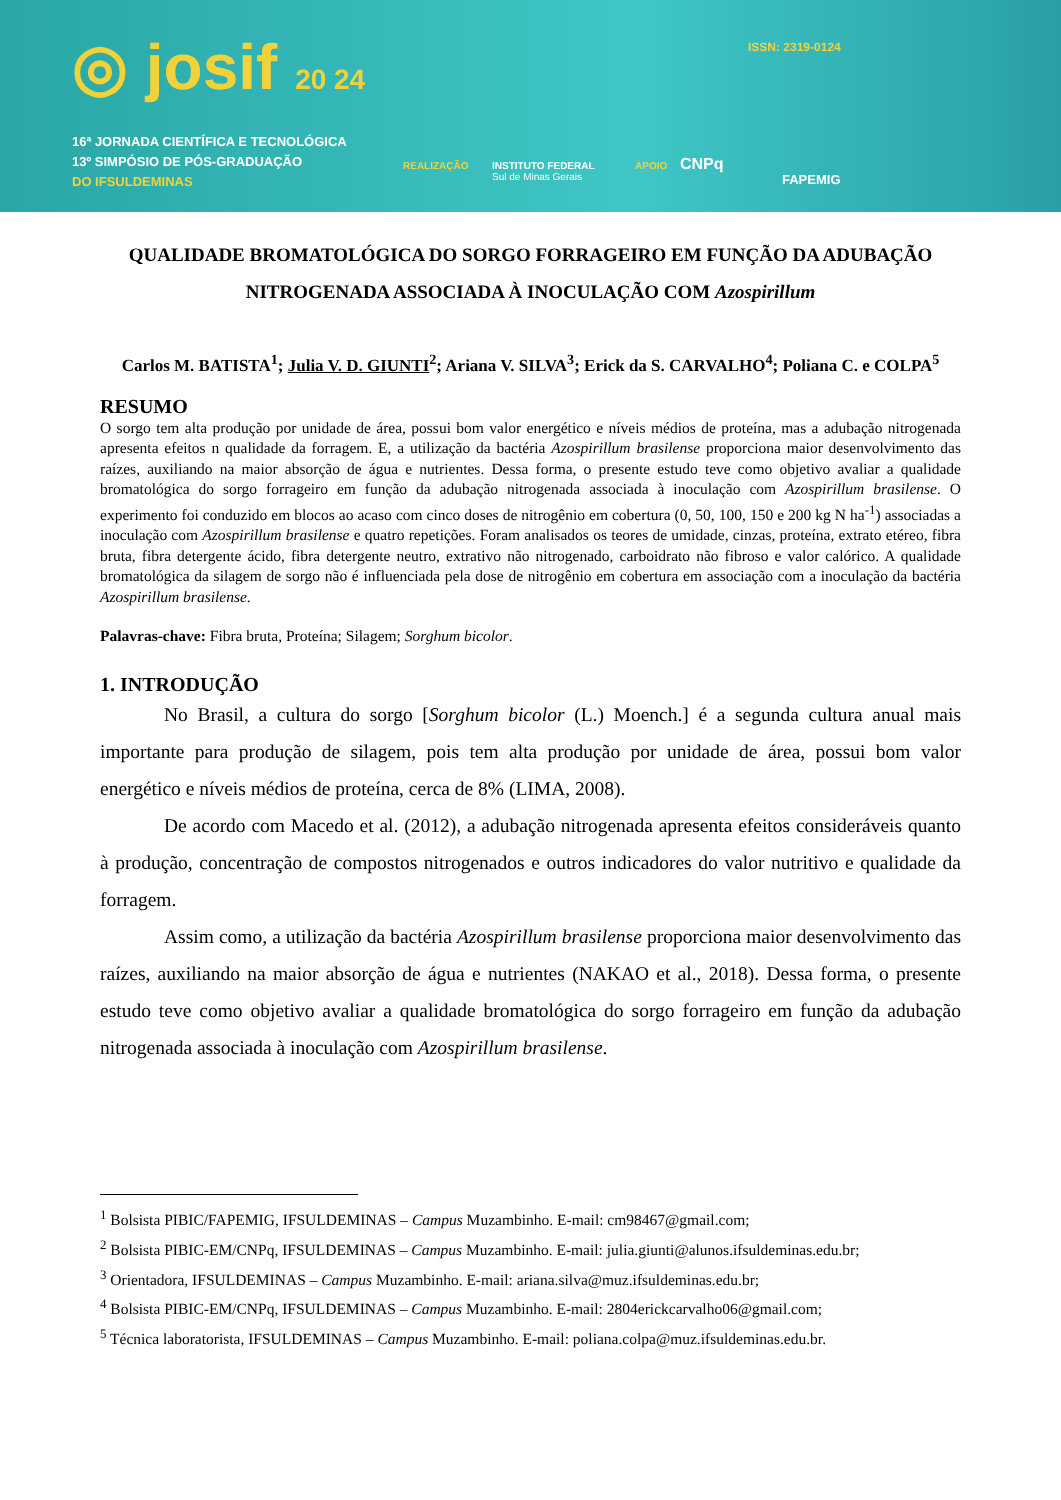◎ josif 20 24
16ª JORNADA CIENTÍFICA E TECNOLÓGICA
13º SIMPÓSIO DE PÓS-GRADUAÇÃO
DO IFSULDEMINAS
ISSN: 2319-0124
REALIZAÇÃO
INSTITUTO FEDERAL
Sul de Minas Gerais
APOIO CNPq
FAPEMIG
QUALIDADE BROMATOLÓGICA DO SORGO FORRAGEIRO EM FUNÇÃO DA ADUBAÇÃO NITROGENADA ASSOCIADA À INOCULAÇÃO COM Azospirillum
Carlos M. BATISTA<sup>1</sup>; Julia V. D. GIUNTI<sup>2</sup>; Ariana V. SILVA<sup>3</sup>; Erick da S. CARVALHO<sup>4</sup>; Poliana C. e COLPA<sup>5</sup>
RESUMO
O sorgo tem alta produção por unidade de área, possui bom valor energético e níveis médios de proteína, mas a adubação nitrogenada apresenta efeitos n qualidade da forragem. E, a utilização da bactéria Azospirillum brasilense proporciona maior desenvolvimento das raízes, auxiliando na maior absorção de água e nutrientes. Dessa forma, o presente estudo teve como objetivo avaliar a qualidade bromatológica do sorgo forrageiro em função da adubação nitrogenada associada à inoculação com Azospirillum brasilense. O experimento foi conduzido em blocos ao acaso com cinco doses de nitrogênio em cobertura (0, 50, 100, 150 e 200 kg N ha<sup>-1</sup>) associadas a inoculação com Azospirillum brasilense e quatro repetições. Foram analisados os teores de umidade, cinzas, proteína, extrato etéreo, fibra bruta, fibra detergente ácido, fibra detergente neutro, extrativo não nitrogenado, carboidrato não fibroso e valor calórico. A qualidade bromatológica da silagem de sorgo não é influenciada pela dose de nitrogênio em cobertura em associação com a inoculação da bactéria Azospirillum brasilense.
Palavras-chave: Fibra bruta, Proteína; Silagem; Sorghum bicolor.
1. INTRODUÇÃO
No Brasil, a cultura do sorgo [Sorghum bicolor (L.) Moench.] é a segunda cultura anual mais importante para produção de silagem, pois tem alta produção por unidade de área, possui bom valor energético e níveis médios de proteína, cerca de 8% (LIMA, 2008).
De acordo com Macedo et al. (2012), a adubação nitrogenada apresenta efeitos consideráveis quanto à produção, concentração de compostos nitrogenados e outros indicadores do valor nutritivo e qualidade da forragem.
Assim como, a utilização da bactéria Azospirillum brasilense proporciona maior desenvolvimento das raízes, auxiliando na maior absorção de água e nutrientes (NAKAO et al., 2018). Dessa forma, o presente estudo teve como objetivo avaliar a qualidade bromatológica do sorgo forrageiro em função da adubação nitrogenada associada à inoculação com Azospirillum brasilense.
<sup>1</sup> Bolsista PIBIC/FAPEMIG, IFSULDEMINAS – Campus Muzambinho. E-mail: cm98467@gmail.com;
<sup>2</sup> Bolsista PIBIC-EM/CNPq, IFSULDEMINAS – Campus Muzambinho. E-mail: julia.giunti@alunos.ifsuldeminas.edu.br;
<sup>3</sup> Orientadora, IFSULDEMINAS – Campus Muzambinho. E-mail: ariana.silva@muz.ifsuldeminas.edu.br;
<sup>4</sup> Bolsista PIBIC-EM/CNPq, IFSULDEMINAS – Campus Muzambinho. E-mail: 2804erickcarvalho06@gmail.com;
<sup>5</sup> Técnica laboratorista, IFSULDEMINAS – Campus Muzambinho. E-mail: poliana.colpa@muz.ifsuldeminas.edu.br.